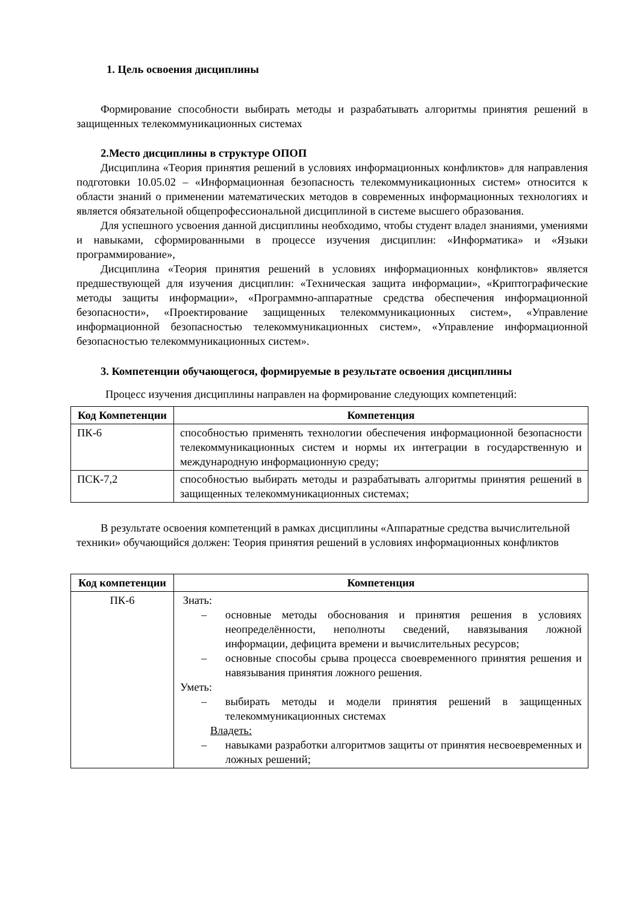1. Цель освоения дисциплины
Формирование способности выбирать методы и разрабатывать алгоритмы принятия решений в защищенных телекоммуникационных системах
2.Место дисциплины в структуре ОПОП
Дисциплина «Теория принятия решений в условиях информационных конфликтов» для направления подготовки 10.05.02 – «Информационная безопасность телекоммуникационных систем» относится к области знаний о применении математических методов в современных информационных технологиях и является обязательной общепрофессиональной дисциплиной в системе высшего образования.
Для успешного усвоения данной дисциплины необходимо, чтобы студент владел знаниями, умениями и навыками, сформированными в процессе изучения дисциплин: «Информатика» и «Языки программирование»,
Дисциплина «Теория принятия решений в условиях информационных конфликтов» является предшествующей для изучения дисциплин: «Техническая защита информации», «Криптографические методы защиты информации», «Программно-аппаратные средства обеспечения информационной безопасности», «Проектирование защищенных телекоммуникационных систем», «Управление информационной безопасностью телекоммуникационных систем», «Управление информационной безопасностью телекоммуникационных систем».
3. Компетенции обучающегося, формируемые в результате освоения дисциплины
Процесс изучения дисциплины направлен на формирование следующих компетенций:
| Код Компетенции | Компетенция |
| --- | --- |
| ПК-6 | способностью применять технологии обеспечения информационной безопасности телекоммуникационных систем и нормы их интеграции в государственную и международную информационную среду; |
| ПСК-7,2 | способностью выбирать методы и разрабатывать алгоритмы принятия решений в защищенных телекоммуникационных системах; |
В результате освоения компетенций в рамках дисциплины «Аппаратные средства вычислительной техники» обучающийся должен: Теория принятия решений в условиях информационных конфликтов
| Код компетенции | Компетенция |
| --- | --- |
| ПК-6 | Знать: – основные методы обоснования и принятия решения в условиях неопределённости, неполноты сведений, навязывания ложной информации, дефицита времени и вычислительных ресурсов; – основные способы срыва процесса своевременного принятия решения и навязывания принятия ложного решения. Уметь: – выбирать методы и модели принятия решений в защищенных телекоммуникационных системах Владеть: – навыками разработки алгоритмов защиты от принятия несвоевременных и ложных решений; |